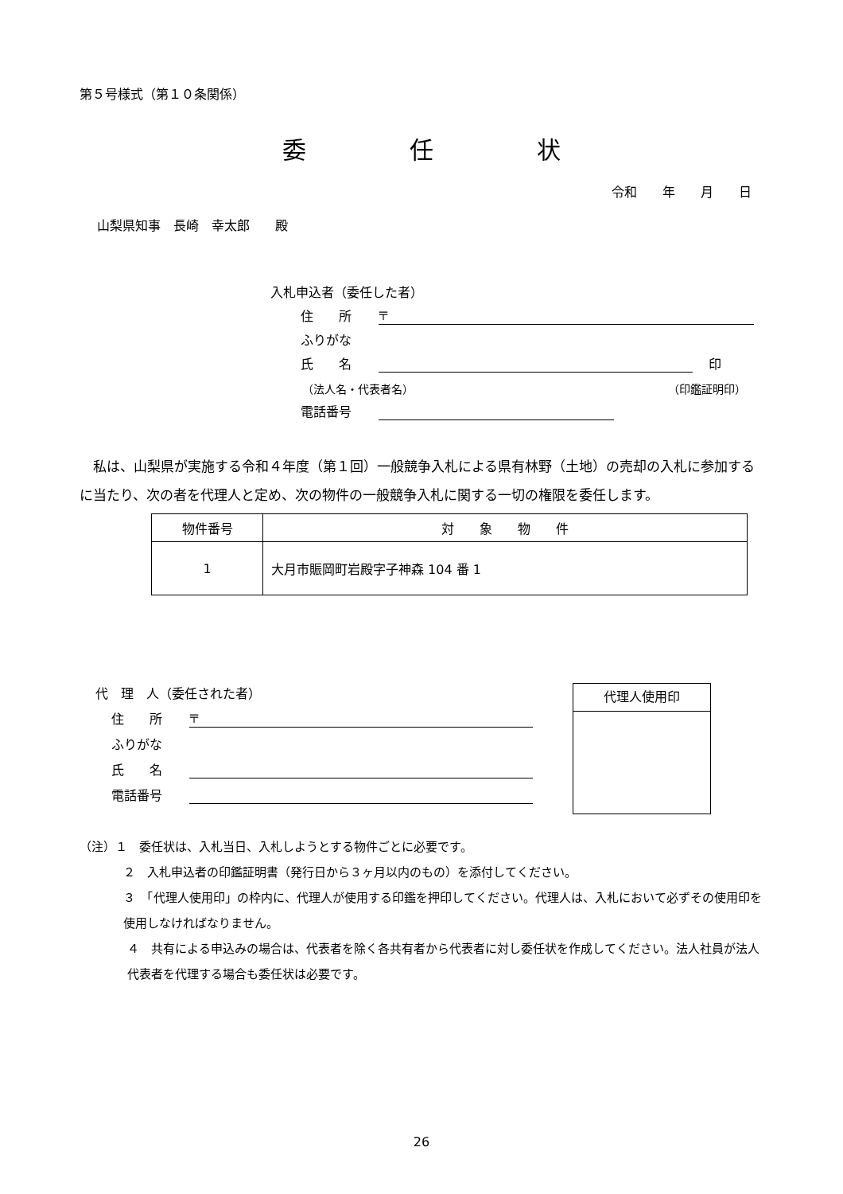第５号様式（第１０条関係）
委 任 状
令和　　年　　月　　日
山梨県知事　長崎　幸太郎　　殿
入札申込者（委任した者）
住　　所 〒
ふりがな
氏　　名 印
（法人名・代表者名） （印鑑証明印）
電話番号
私は、山梨県が実施する令和４年度（第１回）一般競争入札による県有林野（土地）の売却の入札に参加するに当たり、次の者を代理人と定め、次の物件の一般競争入札に関する一切の権限を委任します。
| 物件番号 | 対 象 物 件 |
| --- | --- |
| 1 | 大月市賑岡町岩殿字子神森 104 番 1 |
代　理　人（委任された者）
住　　所 〒
ふりがな
氏　　名
電話番号
代理人使用印
（注）１　委任状は、入札当日、入札しようとする物件ごとに必要です。
２　入札申込者の印鑑証明書（発行日から３ヶ月以内のもの）を添付してください。
３　「代理人使用印」の枠内に、代理人が使用する印鑑を押印してください。代理人は、入札において必ずその使用印を使用しなければなりません。
４　共有による申込みの場合は、代表者を除く各共有者から代表者に対し委任状を作成してください。法人社員が法人代表者を代理する場合も委任状は必要です。
26